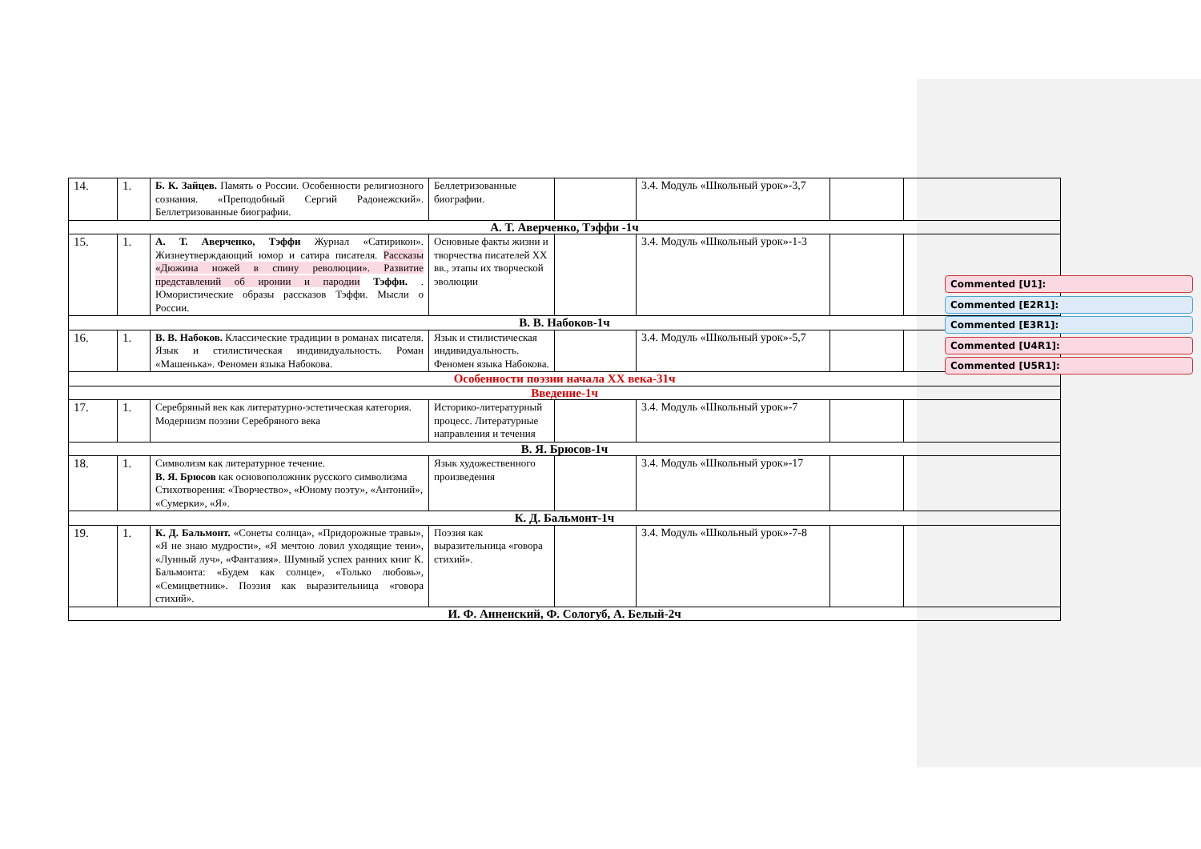| 14. | 1. | Б. К. Зайцев. Память о России. Особенности религиозного сознания. «Преподобный Сергий Радонежский». Беллетризованные биографии. | Беллетризованные биографии. | | 3.4. Модуль «Школьный урок»-3,7 | | |
| А. Т. Аверченко, Тэффи -1ч | | | | | | | |
| 15. | 1. | А. Т. Аверченко, Тэффи Журнал «Сатирикон». Жизнеутверждающий юмор и сатира писателя. Рассказы «Дюжина ножей в спину революции». Развитие представлений об иронии и пародии Тэффи. . Юмористические образы рассказов Тэффи. Мысли о России. | Основные факты жизни и творчества писателей XX вв., этапы их творческой эволюции | | 3.4. Модуль «Школьный урок»-1-3 | | |
| В. В. Набоков-1ч | | | | | | | |
| 16. | 1. | В. В. Набоков. Классические традиции в романах писателя. Язык и стилистическая индивидуальность. Роман «Машенька». Феномен языка Набокова. | Язык и стилистическая индивидуальность. Феномен языка Набокова. | | 3.4. Модуль «Школьный урок»-5,7 | | |
| Особенности поэзии начала XX века-31ч | | | | | | | |
| Введение-1ч | | | | | | | |
| 17. | 1. | Серебряный век как литературно-эстетическая категория. Модернизм поэзии Серебряного века | Историко-литературный процесс. Литературные направления и течения | | 3.4. Модуль «Школьный урок»-7 | | |
| В. Я. Брюсов-1ч | | | | | | | |
| 18. | 1. | Символизм как литературное течение. В. Я. Брюсов как основоположник русского символизма Стихотворения: «Творчество», «Юному поэту», «Антоний», «Сумерки», «Я». | Язык художественного произведения | | 3.4. Модуль «Школьный урок»-17 | | |
| К. Д. Бальмонт-1ч | | | | | | | |
| 19. | 1. | К. Д. Бальмонт. «Сонеты солнца», «Придорожные травы», «Я не знаю мудрости», «Я мечтою ловил уходящие тени», «Лунный луч», «Фантазия». Шумный успех ранних книг К. Бальмонта: «Будем как солнце», «Только любовь», «Семицветник». Поэзия как выразительница «говора стихий». | Поэзия как выразительница «говора стихий». | | 3.4. Модуль «Школьный урок»-7-8 | | |
| И. Ф. Анненский, Ф. Сологуб, А. Белый-2ч | | | | | | | |
Commented [U1]:
Commented [E2R1]:
Commented [E3R1]:
Commented [U4R1]:
Commented [U5R1]: